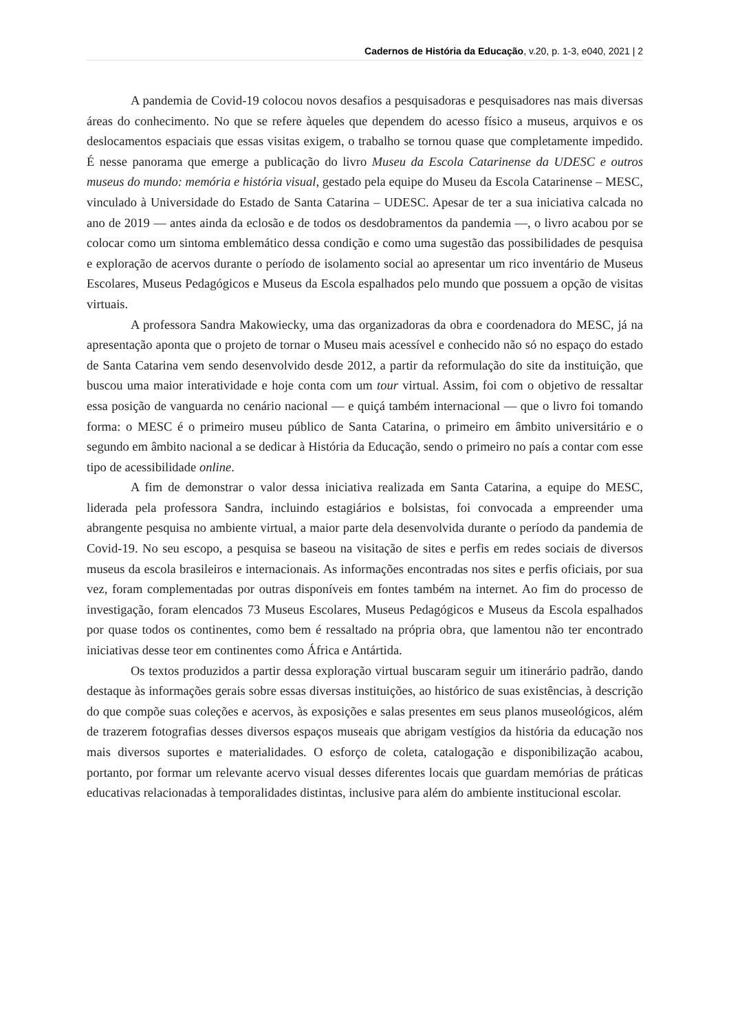Cadernos de História da Educação, v.20, p. 1-3, e040, 2021 | 2
A pandemia de Covid-19 colocou novos desafios a pesquisadoras e pesquisadores nas mais diversas áreas do conhecimento. No que se refere àqueles que dependem do acesso físico a museus, arquivos e os deslocamentos espaciais que essas visitas exigem, o trabalho se tornou quase que completamente impedido. É nesse panorama que emerge a publicação do livro Museu da Escola Catarinense da UDESC e outros museus do mundo: memória e história visual, gestado pela equipe do Museu da Escola Catarinense – MESC, vinculado à Universidade do Estado de Santa Catarina – UDESC. Apesar de ter a sua iniciativa calcada no ano de 2019 — antes ainda da eclosão e de todos os desdobramentos da pandemia —, o livro acabou por se colocar como um sintoma emblemático dessa condição e como uma sugestão das possibilidades de pesquisa e exploração de acervos durante o período de isolamento social ao apresentar um rico inventário de Museus Escolares, Museus Pedagógicos e Museus da Escola espalhados pelo mundo que possuem a opção de visitas virtuais.
A professora Sandra Makowiecky, uma das organizadoras da obra e coordenadora do MESC, já na apresentação aponta que o projeto de tornar o Museu mais acessível e conhecido não só no espaço do estado de Santa Catarina vem sendo desenvolvido desde 2012, a partir da reformulação do site da instituição, que buscou uma maior interatividade e hoje conta com um tour virtual. Assim, foi com o objetivo de ressaltar essa posição de vanguarda no cenário nacional — e quiçá também internacional — que o livro foi tomando forma: o MESC é o primeiro museu público de Santa Catarina, o primeiro em âmbito universitário e o segundo em âmbito nacional a se dedicar à História da Educação, sendo o primeiro no país a contar com esse tipo de acessibilidade online.
A fim de demonstrar o valor dessa iniciativa realizada em Santa Catarina, a equipe do MESC, liderada pela professora Sandra, incluindo estagiários e bolsistas, foi convocada a empreender uma abrangente pesquisa no ambiente virtual, a maior parte dela desenvolvida durante o período da pandemia de Covid-19. No seu escopo, a pesquisa se baseou na visitação de sites e perfis em redes sociais de diversos museus da escola brasileiros e internacionais. As informações encontradas nos sites e perfis oficiais, por sua vez, foram complementadas por outras disponíveis em fontes também na internet. Ao fim do processo de investigação, foram elencados 73 Museus Escolares, Museus Pedagógicos e Museus da Escola espalhados por quase todos os continentes, como bem é ressaltado na própria obra, que lamentou não ter encontrado iniciativas desse teor em continentes como África e Antártida.
Os textos produzidos a partir dessa exploração virtual buscaram seguir um itinerário padrão, dando destaque às informações gerais sobre essas diversas instituições, ao histórico de suas existências, à descrição do que compõe suas coleções e acervos, às exposições e salas presentes em seus planos museológicos, além de trazerem fotografias desses diversos espaços museais que abrigam vestígios da história da educação nos mais diversos suportes e materialidades. O esforço de coleta, catalogação e disponibilização acabou, portanto, por formar um relevante acervo visual desses diferentes locais que guardam memórias de práticas educativas relacionadas à temporalidades distintas, inclusive para além do ambiente institucional escolar.